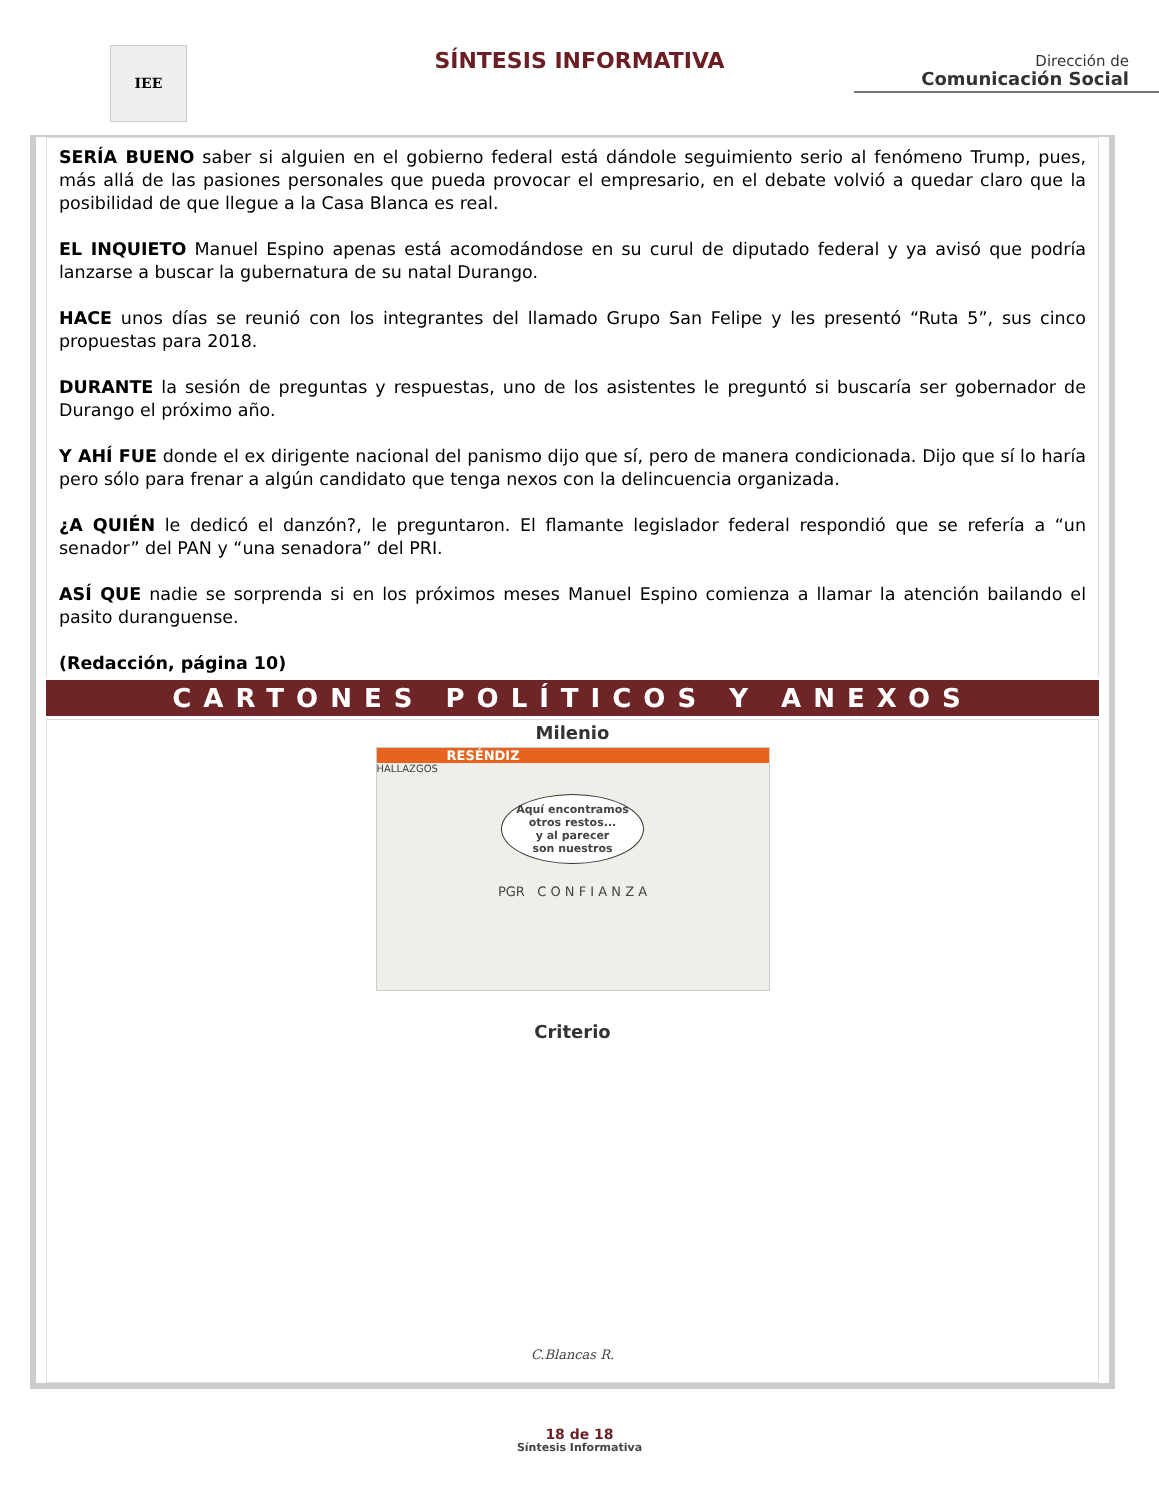IEE
SÍNTESIS INFORMATIVA
Dirección de
Comunicación Social
SERÍA BUENO saber si alguien en el gobierno federal está dándole seguimiento serio al fenómeno Trump, pues, más allá de las pasiones personales que pueda provocar el empresario, en el debate volvió a quedar claro que la posibilidad de que llegue a la Casa Blanca es real.
EL INQUIETO Manuel Espino apenas está acomodándose en su curul de diputado federal y ya avisó que podría lanzarse a buscar la gubernatura de su natal Durango.
HACE unos días se reunió con los integrantes del llamado Grupo San Felipe y les presentó “Ruta 5”, sus cinco propuestas para 2018.
DURANTE la sesión de preguntas y respuestas, uno de los asistentes le preguntó si buscaría ser gobernador de Durango el próximo año.
Y AHÍ FUE donde el ex dirigente nacional del panismo dijo que sí, pero de manera condicionada. Dijo que sí lo haría pero sólo para frenar a algún candidato que tenga nexos con la delincuencia organizada.
¿A QUIÉN le dedicó el danzón?, le preguntaron. El flamante legislador federal respondió que se refería a “un senador” del PAN y “una senadora” del PRI.
ASÍ QUE nadie se sorprenda si en los próximos meses Manuel Espino comienza a llamar la atención bailando el pasito duranguense.
(Redacción, página 10)
CARTONES POLÍTICOS Y ANEXOS
Milenio
RESÉNDIZ
HALLAZGOS
Aquí encontramos
otros restos...
y al parecer
son nuestros
PGR C O N F I A N Z A
Criterio
C.Blancas R.
18 de 18
Síntesis Informativa